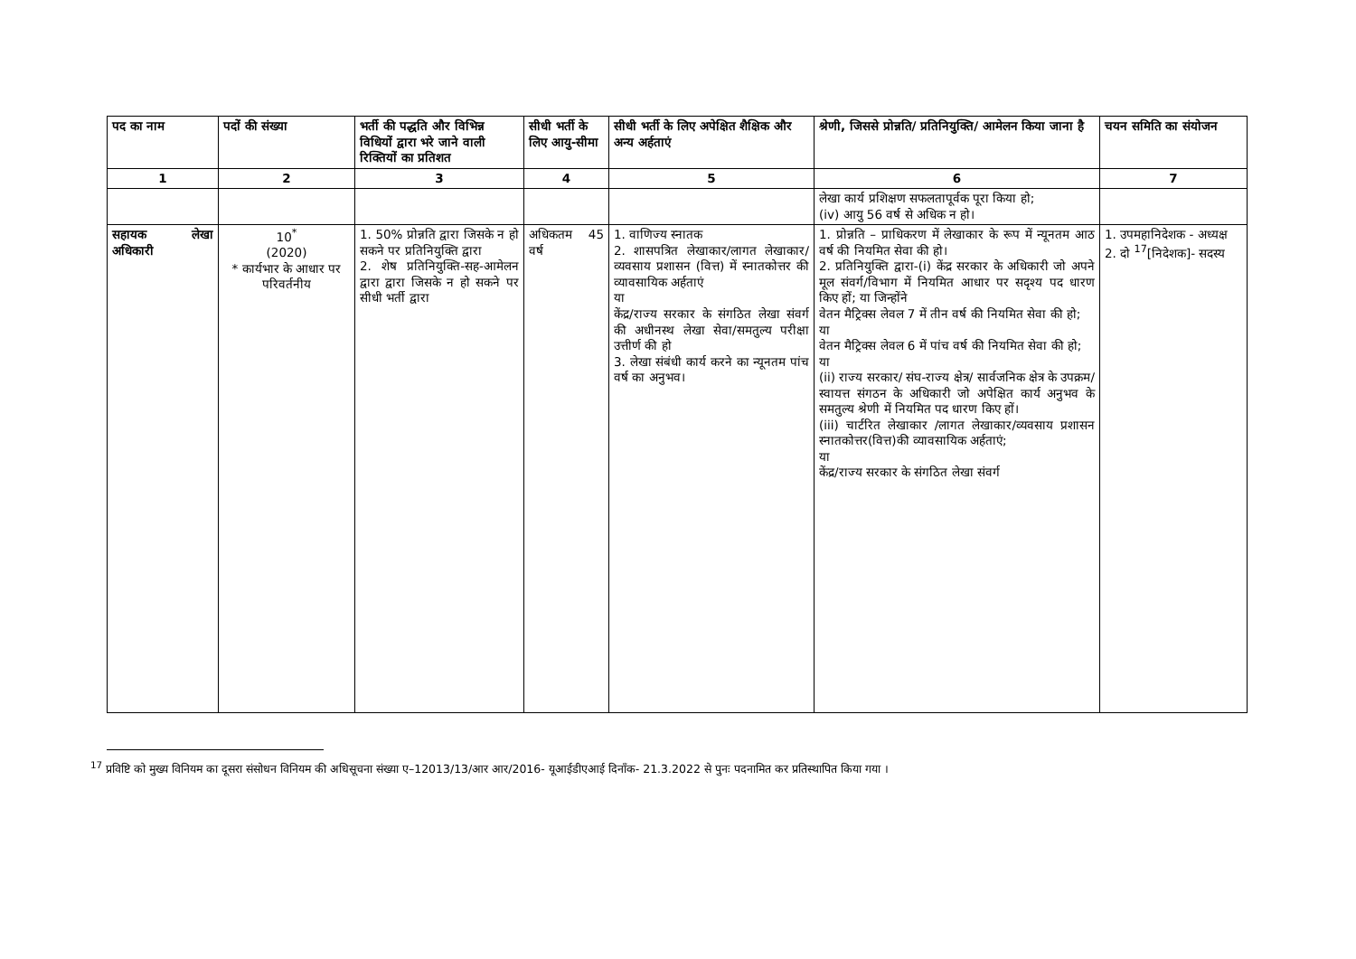| पद का नाम | पदों की संख्या | भर्ती की पद्धति और विभिन्न विधियों द्वारा भरे जाने वाली रिक्तियों का प्रतिशत | सीधी भर्ती के लिए आयु-सीमा | सीधी भर्ती के लिए अपेक्षित शैक्षिक और अन्य अर्हताएं | श्रेणी, जिससे प्रोन्नति/ प्रतिनियुक्ति/ आमेलन किया जाना है | चयन समिति का संयोजन |
| --- | --- | --- | --- | --- | --- | --- |
| 1 | 2 | 3 | 4 | 5 | 6 | 7 |
| | | | | | लेखा कार्य प्रशिक्षण सफलतापूर्वक पूरा किया हो; (iv) आयु 56 वर्ष से अधिक न हो। | |
| सहायक लेखा अधिकारी | 10<sup>*</sup> (2020) * कार्यभार के आधार पर परिवर्तनीय | 1. 50% प्रोन्नति द्वारा जिसके न हो सकने पर प्रतिनियुक्ति द्वारा 2. शेष प्रतिनियुक्ति-सह-आमेलन द्वारा द्वारा जिसके न हो सकने पर सीधी भर्ती द्वारा | अधिकतम 45 वर्ष | 1. वाणिज्य स्नातक 2. शासपत्रित लेखाकार/लागत लेखाकार/ व्यवसाय प्रशासन (वित्त) में स्नातकोत्तर की व्यावसायिक अर्हताएं या केंद्र/राज्य सरकार के संगठित लेखा संवर्ग की अधीनस्थ लेखा सेवा/समतुल्य परीक्षा उत्तीर्ण की हो 3. लेखा संबंधी कार्य करने का न्यूनतम पांच वर्ष का अनुभव। | 1. प्रोन्नति – प्राधिकरण में लेखाकार के रूप में न्यूनतम आठ वर्ष की नियमित सेवा की हो। 2. प्रतिनियुक्ति द्वारा-(i) केंद्र सरकार के अधिकारी जो अपने मूल संवर्ग/विभाग में नियमित आधार पर सदृश्य पद धारण किए हों; या जिन्होंने वेतन मैट्रिक्स लेवल 7 में तीन वर्ष की नियमित सेवा की हो; या वेतन मैट्रिक्स लेवल 6 में पांच वर्ष की नियमित सेवा की हो; या (ii) राज्य सरकार/ संघ-राज्य क्षेत्र/ सार्वजनिक क्षेत्र के उपक्रम/ स्वायत्त संगठन के अधिकारी जो अपेक्षित कार्य अनुभव के समतुल्य श्रेणी में नियमित पद धारण किए हों। (iii) चार्टरित लेखाकार /लागत लेखाकार/व्यवसाय प्रशासन स्नातकोत्तर(वित्त)की व्यावसायिक अर्हताएं; या केंद्र/राज्य सरकार के संगठित लेखा संवर्ग | 1. उपमहानिदेशक - अध्यक्ष 2. दो <sup>17</sup>[निदेशक]- सदस्य |
<sup>17</sup> प्रविष्टि को मुख्य विनियम का दूसरा संसोधन विनियम की अधिसूचना संख्या ए–12013/13/आर आर/2016- यूआईडीएआई दिनाँक- 21.3.2022 से पुनः पदनामित कर प्रतिस्थापित किया गया ।